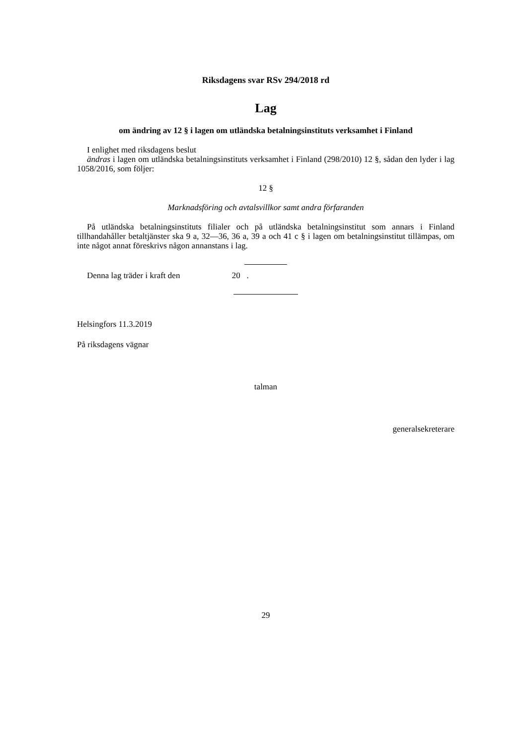Riksdagens svar RSv 294/2018 rd
Lag
om ändring av 12 § i lagen om utländska betalningsinstituts verksamhet i Finland
I enlighet med riksdagens beslut
ändras i lagen om utländska betalningsinstituts verksamhet i Finland (298/2010) 12 §, sådan den lyder i lag 1058/2016, som följer:
12 §
Marknadsföring och avtalsvillkor samt andra förfaranden
På utländska betalningsinstituts filialer och på utländska betalningsinstitut som annars i Finland tillhandahåller betaltjänster ska 9 a, 32—36, 36 a, 39 a och 41 c § i lagen om betalningsinstitut tillämpas, om inte något annat föreskrivs någon annanstans i lag.
Denna lag träder i kraft den 20 .
Helsingfors 11.3.2019
På riksdagens vägnar
talman
generalsekreterare
29